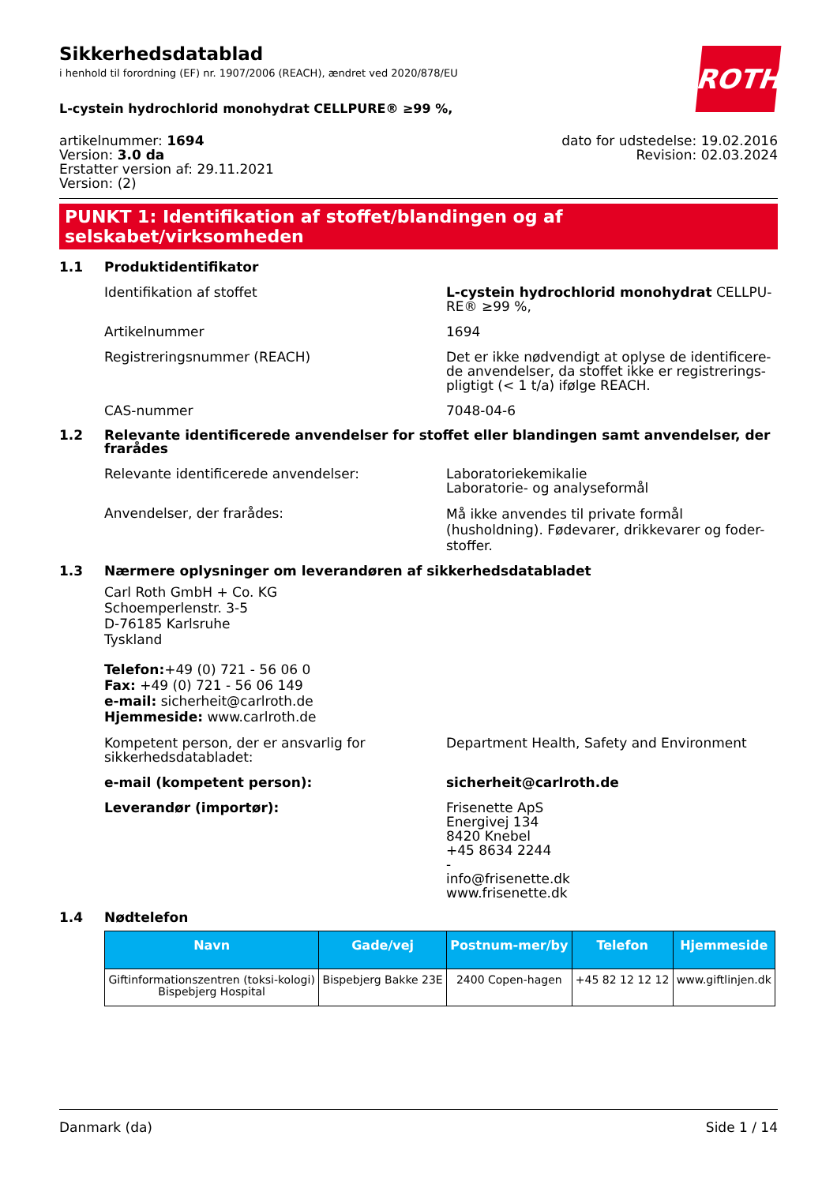Sikkerhedsdatablad
i henhold til forordning (EF) nr. 1907/2006 (REACH), ændret ved 2020/878/EU
ROTH
L-cystein hydrochlorid monohydrat CELLPURE® ≥99 %,
artikelnummer: 1694
Version: 3.0 da
Erstatter version af: 29.11.2021
Version: (2)
dato for udstedelse: 19.02.2016
Revision: 02.03.2024
PUNKT 1: Identifikation af stoffet/blandingen og af selskabet/virksomheden
1.1 Produktidentifikator
Identifikation af stoffet L-cystein hydrochlorid monohydrat CELLPU-RE® ≥99 %,
Artikelnummer 1694
Registreringsnummer (REACH) Det er ikke nødvendigt at oplyse de identificere-de anvendelser, da stoffet ikke er registrerings-pligtigt (< 1 t/a) ifølge REACH.
CAS-nummer 7048-04-6
1.2 Relevante identificerede anvendelser for stoffet eller blandingen samt anvendelser, der frarådes
Relevante identificerede anvendelser: Laboratoriekemikalie
Laboratorie- og analyseformål
Anvendelser, der frarådes:
Må ikke anvendes til private formål (husholdning). Fødevarer, drikkevarer og foder-stoffer.
1.3 Nærmere oplysninger om leverandøren af sikkerhedsdatabladet
Carl Roth GmbH + Co. KG
Schoemperlenstr. 3-5
D-76185 Karlsruhe
Tyskland
Telefon:+49 (0) 721 - 56 06 0
Fax: +49 (0) 721 - 56 06 149
e-mail: sicherheit@carlroth.de
Hjemmeside: www.carlroth.de
Kompetent person, der er ansvarlig for sikkerhedsdatabladet:
Department Health, Safety and Environment
e-mail (kompetent person): sicherheit@carlroth.de
Leverandør (importør): Frisenette ApS
Energivej 134
8420 Knebel
+45 8634 2244
-
info@frisenette.dk
www.frisenette.dk
1.4 Nødtelefon
| Navn | Gade/vej | Postnum-mer/by | Telefon | Hjemmeside |
| --- | --- | --- | --- | --- |
| Giftinformationszentren (toksi-kologi) Bispebjerg Hospital | Bispebjerg Bakke 23E | 2400 Copen-hagen | +45 82 12 12 12 | www.giftlinjen.dk |
Danmark (da) Side 1 / 14